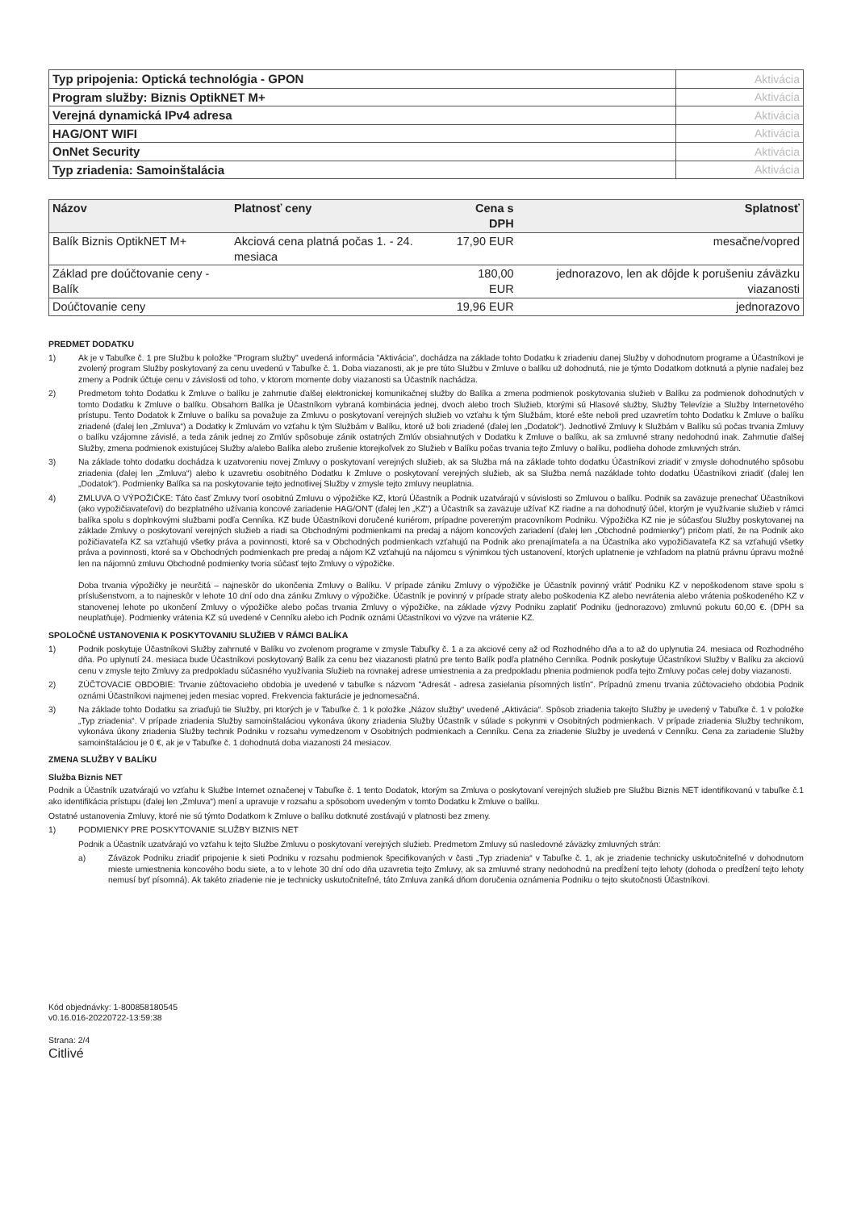| Typ pripojenia: Optická technológia - GPON | Aktivácia |
| Program služby: Biznis OptikNET M+ | Aktivácia |
| Verejná dynamická IPv4 adresa | Aktivácia |
| HAG/ONT WIFI | Aktivácia |
| OnNet Security | Aktivácia |
| Typ zriadenia: Samoinštalácia | Aktivácia |
| Názov | Platnosť ceny | Cena s DPH | Splatnosť |
| --- | --- | --- | --- |
| Balík Biznis OptikNET M+ | Akciová cena platná počas 1. - 24. mesiaca | 17,90 EUR | mesačne/vopred |
| Základ pre doúčtovanie ceny - Balík | | 180,00 EUR | jednorazovo, len ak dôjde k porušeniu záväzku viazanosti |
| Doúčtovanie ceny | | 19,96 EUR | jednorazovo |
PREDMET DODATKU
1) Ak je v Tabuľke č. 1 pre Službu k položke "Program služby" uvedená informácia "Aktivácia", dochádza na základe tohto Dodatku k zriadeniu danej Služby v dohodnutom programe a Účastníkovi je zvolený program Služby poskytovaný za cenu uvedenú v Tabuľke č. 1. Doba viazanosti, ak je pre túto Službu v Zmluve o balíku už dohodnutá, nie je týmto Dodatkom dotknutá a plynie naďalej bez zmeny a Podnik účtuje cenu v závislosti od toho, v ktorom momente doby viazanosti sa Účastník nachádza.
2) Predmetom tohto Dodatku k Zmluve o balíku je zahrnutie ďalšej elektronickej komunikačnej služby do Balíka a zmena podmienok poskytovania služieb v Balíku za podmienok dohodnutých v tomto Dodatku k Zmluve o balíku. Obsahom Balíka je Účastníkom vybraná kombinácia jednej, dvoch alebo troch Služieb, ktorými sú Hlasové služby, Služby Televízie a Služby Internetového prístupu. Tento Dodatok k Zmluve o balíku sa považuje za Zmluvu o poskytovaní verejných služieb vo vzťahu k tým Službám, ktoré ešte neboli pred uzavretím tohto Dodatku k Zmluve o balíku zriadené (ďalej len „Zmluva“) a Dodatky k Zmluvám vo vzťahu k tým Službám v Balíku, ktoré už boli zriadené (ďalej len „Dodatok“). Jednotlivé Zmluvy k Službám v Balíku sú počas trvania Zmluvy o balíku vzájomne závislé, a teda zánik jednej zo Zmlúv spôsobuje zánik ostatných Zmlúv obsiahnutých v Dodatku k Zmluve o balíku, ak sa zmluvné strany nedohodnú inak. Zahrnutie ďalšej Služby, zmena podmienok existujúcej Služby a/alebo Balíka alebo zrušenie ktorejkoľvek zo Služieb v Balíku počas trvania tejto Zmluvy o balíku, podlieha dohode zmluvných strán.
3) Na základe tohto dodatku dochádza k uzatvoreniu novej Zmluvy o poskytovaní verejných služieb, ak sa Služba má na základe tohto dodatku Účastníkovi zriadiť v zmysle dohodnutého spôsobu zriadenia (ďalej len „Zmluva“) alebo k uzavretiu osobitného Dodatku k Zmluve o poskytovaní verejných služieb, ak sa Služba nemá nazáklade tohto dodatku Účastníkovi zriadiť (ďalej len „Dodatok“). Podmienky Balíka sa na poskytovanie tejto jednotlivej Služby v zmysle tejto zmluvy neuplatnia.
4) ZMLUVA O VÝPOŽIČKE: Táto časť Zmluvy tvorí osobitnú Zmluvu o výpožičke KZ, ktorú Účastník a Podnik uzatvárajú v súvislosti so Zmluvou o balíku. Podnik sa zaväzuje prenechať Účastníkovi (ako vypožičiavateľovi) do bezplatného užívania koncové zariadenie HAG/ONT (ďalej len „KZ“) a Účastník sa zaväzuje užívať KZ riadne a na dohodnutý účel, ktorým je využívanie služieb v rámci balíka spolu s doplnkovými službami podľa Cenníka. KZ bude Účastníkovi doručené kuriérom, prípadne povereným pracovníkom Podniku. Výpožička KZ nie je súčasťou Služby poskytovanej na základe Zmluvy o poskytovaní verejných služieb a riadi sa Obchodnými podmienkami na predaj a nájom koncových zariadení (ďalej len „Obchodné podmienky“) pričom platí, že na Podnik ako požičiavateľa KZ sa vzťahujú všetky práva a povinnosti, ktoré sa v Obchodných podmienkach vzťahujú na Podnik ako prenajímateľa a na Účastníka ako vypožičiavateľa KZ sa vzťahujú všetky práva a povinnosti, ktoré sa v Obchodných podmienkach pre predaj a nájom KZ vzťahujú na nájomcu s výnimkou tých ustanovení, ktorých uplatnenie je vzhľadom na platnú právnu úpravu možné len na nájomnú zmluvu Obchodné podmienky tvoria súčasť tejto Zmluvy o výpožičke.
Doba trvania výpožičky je neurčitá – najneskôr do ukončenia Zmluvy o Balíku. V prípade zániku Zmluvy o výpožičke je Účastník povinný vrátiť Podniku KZ v nepoškodenom stave spolu s príslušenstvom, a to najneskôr v lehote 10 dní odo dna zániku Zmluvy o výpožičke. Účastník je povinný v prípade straty alebo poškodenia KZ alebo nevrátenia alebo vrátenia poškodeného KZ v stanovenej lehote po ukončení Zmluvy o výpožičke alebo počas trvania Zmluvy o výpožičke, na základe výzvy Podniku zaplatiť Podniku (jednorazovo) zmluvnú pokutu 60,00 €. (DPH sa neuplatňuje). Podmienky vrátenia KZ sú uvedené v Cenníku alebo ich Podnik oznámi Účastníkovi vo výzve na vrátenie KZ.
SPOLOČNÉ USTANOVENIA K POSKYTOVANIU SLUŽIEB V RÁMCI BALÍKA
1) Podnik poskytuje Účastníkovi Služby zahrnuté v Balíku vo zvolenom programe v zmysle Tabuľky č. 1 a za akciové ceny až od Rozhodného dňa a to až do uplynutia 24. mesiaca od Rozhodného dňa. Po uplynutí 24. mesiaca bude Účastníkovi poskytovaný Balík za cenu bez viazanosti platnú pre tento Balík podľa platného Cenníka. Podnik poskytuje Účastníkovi Služby v Balíku za akciovú cenu v zmysle tejto Zmluvy za predpokladu súčasného využívania Služieb na rovnakej adrese umiestnenia a za predpokladu plnenia podmienok podľa tejto Zmluvy počas celej doby viazanosti.
2) ZÚČTOVACIE OBDOBIE: Trvanie zúčtovacieho obdobia je uvedené v tabuľke s názvom "Adresát - adresa zasielania písomných listín". Prípadnú zmenu trvania zúčtovacieho obdobia Podnik oznámi Účastníkovi najmenej jeden mesiac vopred. Frekvencia fakturácie je jednomesačná.
3) Na základe tohto Dodatku sa zriaďujú tie Služby, pri ktorých je v Tabuľke č. 1 k položke „Názov služby“ uvedené „Aktivácia“. Spôsob zriadenia takejto Služby je uvedený v Tabuľke č. 1 v položke „Typ zriadenia“. V prípade zriadenia Služby samoinštaláciou vykonáva úkony zriadenia Služby Účastník v súlade s pokynmi v Osobitných podmienkach. V prípade zriadenia Služby technikom, vykonáva úkony zriadenia Služby technik Podniku v rozsahu vymedzenom v Osobitných podmienkach a Cenníku. Cena za zriadenie Služby je uvedená v Cenníku. Cena za zariadenie Služby samoinštaláciou je 0 €, ak je v Tabuľke č. 1 dohodnutá doba viazanosti 24 mesiacov.
ZMENA SLUŽBY V BALÍKU
Služba Biznis NET
Podnik a Účastník uzatvárajú vo vzťahu k Službe Internet označenej v Tabuľke č. 1 tento Dodatok, ktorým sa Zmluva o poskytovaní verejných služieb pre Službu Biznis NET identifikovanú v tabuľke č.1 ako identifikácia prístupu (ďalej len „Zmluva“) mení a upravuje v rozsahu a spôsobom uvedeným v tomto Dodatku k Zmluve o balíku.
Ostatné ustanovenia Zmluvy, ktoré nie sú týmto Dodatkom k Zmluve o balíku dotknuté zostávajú v platnosti bez zmeny.
1) PODMIENKY PRE POSKYTOVANIE SLUŽBY BIZNIS NET
Podnik a Účastník uzatvárajú vo vzťahu k tejto Službe Zmluvu o poskytovaní verejných služieb. Predmetom Zmluvy sú nasledovné záväzky zmluvných strán:
a) Záväzok Podniku zriadiť pripojenie k sieti Podniku v rozsahu podmienok špecifikovaných v časti „Typ zriadenia“ v Tabuľke č. 1, ak je zriadenie technicky uskutočniteľné v dohodnutom mieste umiestnenia koncového bodu siete, a to v lehote 30 dní odo dňa uzavretia tejto Zmluvy, ak sa zmluvné strany nedohodnú na predĺžení tejto lehoty (dohoda o predĺžení tejto lehoty nemusí byť písomná). Ak takéto zriadenie nie je technicky uskutočniteľné, táto Zmluva zaniká dňom doručenia oznámenia Podniku o tejto skutočnosti Účastníkovi.
Kód objednávky: 1-800858180545
v0.16.016-20220722-13:59:38
Strana: 2/4
Citlivé